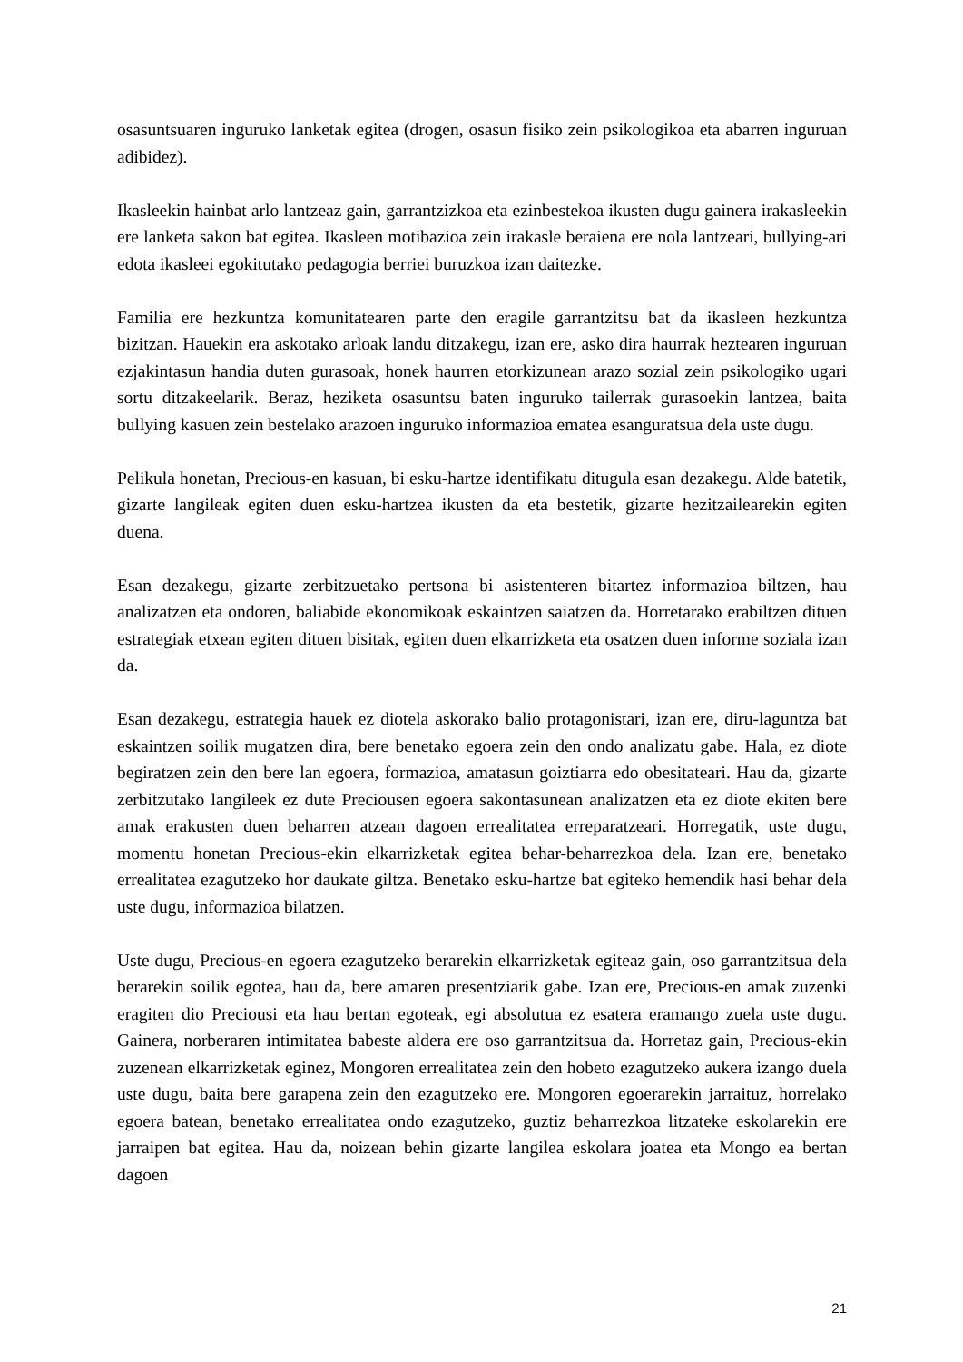osasuntsuaren inguruko lanketak egitea (drogen, osasun fisiko zein psikologikoa eta abarren inguruan adibidez).
Ikasleekin hainbat arlo lantzeaz gain, garrantzizkoa eta ezinbestekoa ikusten dugu gainera irakasleekin ere lanketa sakon bat egitea. Ikasleen motibazioa zein irakasle beraiena ere nola lantzeari, bullying-ari edota ikasleei egokitutako pedagogia berriei buruzkoa izan daitezke.
Familia ere hezkuntza komunitatearen parte den eragile garrantzitsu bat da ikasleen hezkuntza bizitzan. Hauekin era askotako arloak landu ditzakegu, izan ere, asko dira haurrak heztearen inguruan ezjakintasun handia duten gurasoak, honek haurren etorkizunean arazo sozial zein psikologiko ugari sortu ditzakeelarik. Beraz, heziketa osasuntsu baten inguruko tailerrak gurasoekin lantzea, baita bullying kasuen zein bestelako arazoen inguruko informazioa ematea esanguratsua dela uste dugu.
Pelikula honetan, Precious-en kasuan, bi esku-hartze identifikatu ditugula esan dezakegu. Alde batetik, gizarte langileak egiten duen esku-hartzea ikusten da eta bestetik, gizarte hezitzailearekin egiten duena.
Esan dezakegu, gizarte zerbitzuetako pertsona bi asistenteren bitartez informazioa biltzen, hau analizatzen eta ondoren, baliabide ekonomikoak eskaintzen saiatzen da. Horretarako erabiltzen dituen estrategiak etxean egiten dituen bisitak, egiten duen elkarrizketa eta osatzen duen informe soziala izan da.
Esan dezakegu, estrategia hauek ez diotela askorako balio protagonistari, izan ere, diru-laguntza bat eskaintzen soilik mugatzen dira, bere benetako egoera zein den ondo analizatu gabe. Hala, ez diote begiratzen zein den bere lan egoera, formazioa, amatasun goiztiarra edo obesitateari. Hau da, gizarte zerbitzutako langileek ez dute Preciousen egoera sakontasunean analizatzen eta ez diote ekiten bere amak erakusten duen beharren atzean dagoen errealitatea erreparatzeari. Horregatik, uste dugu, momentu honetan Precious-ekin elkarrizketak egitea behar-beharrezkoa dela. Izan ere, benetako errealitatea ezagutzeko hor daukate giltza. Benetako esku-hartze bat egiteko hemendik hasi behar dela uste dugu, informazioa bilatzen.
Uste dugu, Precious-en egoera ezagutzeko berarekin elkarrizketak egiteaz gain, oso garrantzitsua dela berarekin soilik egotea, hau da, bere amaren presentziarik gabe. Izan ere, Precious-en amak zuzenki eragiten dio Preciousi eta hau bertan egoteak, egi absolutua ez esatera eramango zuela uste dugu. Gainera, norberaren intimitatea babeste aldera ere oso garrantzitsua da. Horretaz gain, Precious-ekin zuzenean elkarrizketak eginez, Mongoren errealitatea zein den hobeto ezagutzeko aukera izango duela uste dugu, baita bere garapena zein den ezagutzeko ere. Mongoren egoerarekin jarraituz, horrelako egoera batean, benetako errealitatea ondo ezagutzeko, guztiz beharrezkoa litzateke eskolarekin ere jarraipen bat egitea. Hau da, noizean behin gizarte langilea eskolara joatea eta Mongo ea bertan dagoen
21